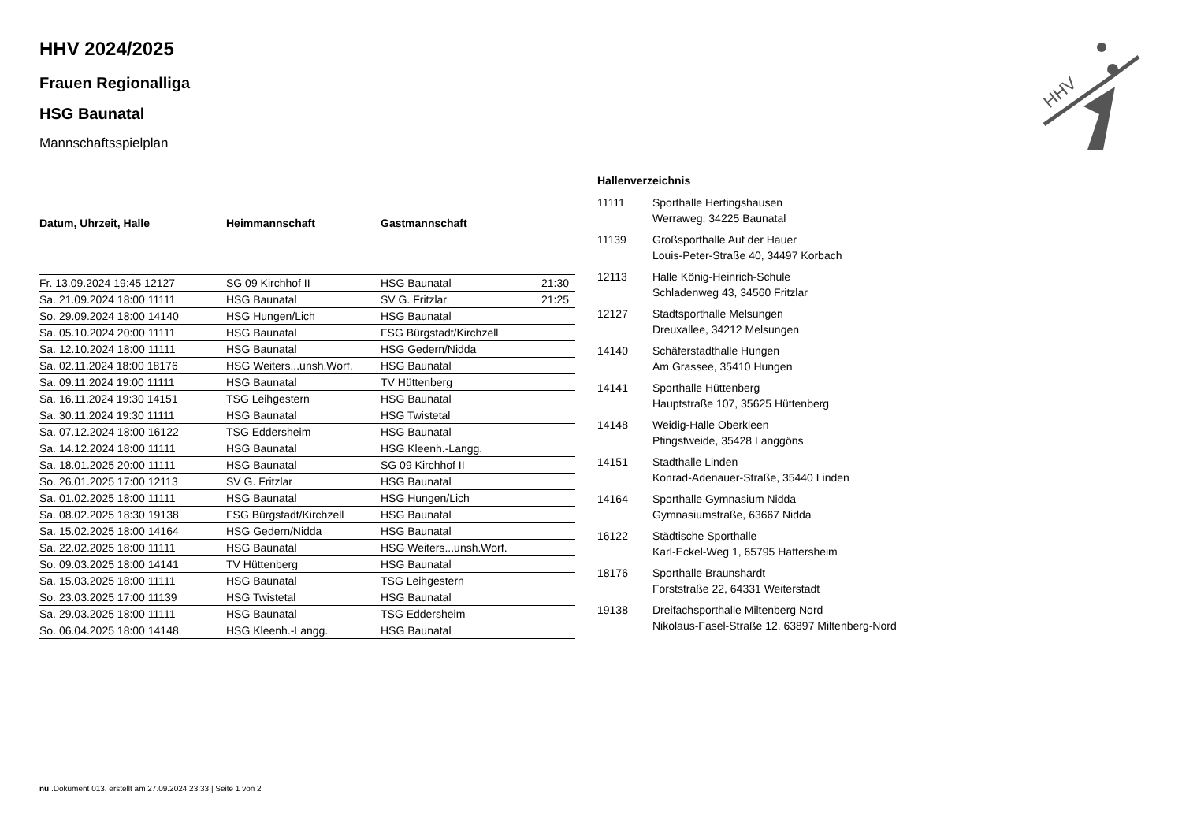HHV
HHV 2024/2025
Frauen Regionalliga
HSG Baunatal
Mannschaftsspielplan
| Datum, Uhrzeit, Halle | Heimmannschaft | Gastmannschaft | |
| --- | --- | --- | --- |
| Fr. 13.09.2024 19:45 12127 | SG 09 Kirchhof II | HSG Baunatal | 21:30 |
| Sa. 21.09.2024 18:00 11111 | HSG Baunatal | SV G. Fritzlar | 21:25 |
| So. 29.09.2024 18:00 14140 | HSG Hungen/Lich | HSG Baunatal | |
| Sa. 05.10.2024 20:00 11111 | HSG Baunatal | FSG Bürgstadt/Kirchzell | |
| Sa. 12.10.2024 18:00 11111 | HSG Baunatal | HSG Gedern/Nidda | |
| Sa. 02.11.2024 18:00 18176 | HSG Weiters...unsh.Worf. | HSG Baunatal | |
| Sa. 09.11.2024 19:00 11111 | HSG Baunatal | TV Hüttenberg | |
| Sa. 16.11.2024 19:30 14151 | TSG Leihgestern | HSG Baunatal | |
| Sa. 30.11.2024 19:30 11111 | HSG Baunatal | HSG Twistetal | |
| Sa. 07.12.2024 18:00 16122 | TSG Eddersheim | HSG Baunatal | |
| Sa. 14.12.2024 18:00 11111 | HSG Baunatal | HSG Kleenh.-Langg. | |
| Sa. 18.01.2025 20:00 11111 | HSG Baunatal | SG 09 Kirchhof II | |
| So. 26.01.2025 17:00 12113 | SV G. Fritzlar | HSG Baunatal | |
| Sa. 01.02.2025 18:00 11111 | HSG Baunatal | HSG Hungen/Lich | |
| Sa. 08.02.2025 18:30 19138 | FSG Bürgstadt/Kirchzell | HSG Baunatal | |
| Sa. 15.02.2025 18:00 14164 | HSG Gedern/Nidda | HSG Baunatal | |
| Sa. 22.02.2025 18:00 11111 | HSG Baunatal | HSG Weiters...unsh.Worf. | |
| So. 09.03.2025 18:00 14141 | TV Hüttenberg | HSG Baunatal | |
| Sa. 15.03.2025 18:00 11111 | HSG Baunatal | TSG Leihgestern | |
| So. 23.03.2025 17:00 11139 | HSG Twistetal | HSG Baunatal | |
| Sa. 29.03.2025 18:00 11111 | HSG Baunatal | TSG Eddersheim | |
| So. 06.04.2025 18:00 14148 | HSG Kleenh.-Langg. | HSG Baunatal | |
Hallenverzeichnis
| 11111 | Sporthalle Hertingshausen Werraweg, 34225 Baunatal |
| 11139 | Großsporthalle Auf der Hauer Louis-Peter-Straße 40, 34497 Korbach |
| 12113 | Halle König-Heinrich-Schule Schladenweg 43, 34560 Fritzlar |
| 12127 | Stadtsporthalle Melsungen Dreuxallee, 34212 Melsungen |
| 14140 | Schäferstadthalle Hungen Am Grassee, 35410 Hungen |
| 14141 | Sporthalle Hüttenberg Hauptstraße 107, 35625 Hüttenberg |
| 14148 | Weidig-Halle Oberkleen Pfingstweide, 35428 Langgöns |
| 14151 | Stadthalle Linden Konrad-Adenauer-Straße, 35440 Linden |
| 14164 | Sporthalle Gymnasium Nidda Gymnasiumstraße, 63667 Nidda |
| 16122 | Städtische Sporthalle Karl-Eckel-Weg 1, 65795 Hattersheim |
| 18176 | Sporthalle Braunshardt Forststraße 22, 64331 Weiterstadt |
| 19138 | Dreifachsporthalle Miltenberg Nord Nikolaus-Fasel-Straße 12, 63897 Miltenberg-Nord |
nu .Dokument 013, erstellt am 27.09.2024 23:33 | Seite 1 von 2